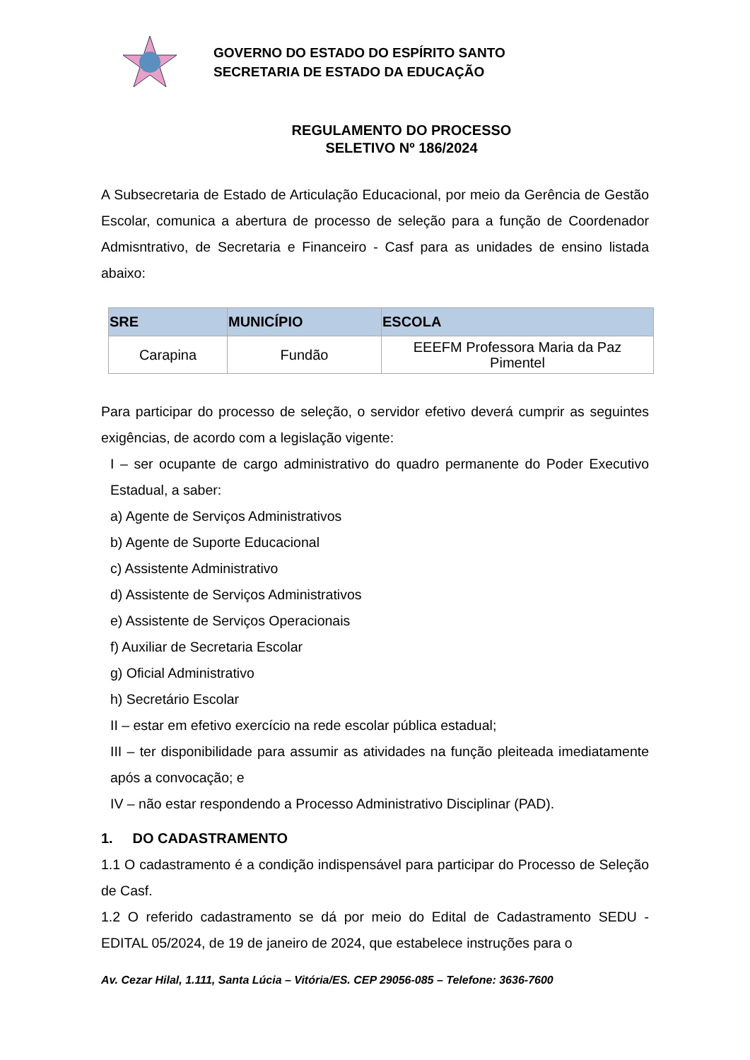GOVERNO DO ESTADO DO ESPÍRITO SANTO
SECRETARIA DE ESTADO DA EDUCAÇÃO
REGULAMENTO DO PROCESSO
SELETIVO Nº 186/2024
A Subsecretaria de Estado de Articulação Educacional, por meio da Gerência de Gestão Escolar, comunica a abertura de processo de seleção para a função de Coordenador Admisntrativo, de Secretaria e Financeiro - Casf para as unidades de ensino listada abaixo:
| SRE | MUNICÍPIO | ESCOLA |
| --- | --- | --- |
| Carapina | Fundão | EEEFM Professora Maria da Paz Pimentel |
Para participar do processo de seleção, o servidor efetivo deverá cumprir as seguintes exigências, de acordo com a legislação vigente:
I – ser ocupante de cargo administrativo do quadro permanente do Poder Executivo Estadual, a saber:
a) Agente de Serviços Administrativos
b) Agente de Suporte Educacional
c) Assistente Administrativo
d) Assistente de Serviços Administrativos
e) Assistente de Serviços Operacionais
f) Auxiliar de Secretaria Escolar
g) Oficial Administrativo
h) Secretário Escolar
II – estar em efetivo exercício na rede escolar pública estadual;
III – ter disponibilidade para assumir as atividades na função pleiteada imediatamente após a convocação; e
IV – não estar respondendo a Processo Administrativo Disciplinar (PAD).
1. DO CADASTRAMENTO
1.1 O cadastramento é a condição indispensável para participar do Processo de Seleção de Casf.
1.2 O referido cadastramento se dá por meio do Edital de Cadastramento SEDU - EDITAL 05/2024, de 19 de janeiro de 2024, que estabelece instruções para o
Av. Cezar Hilal, 1.111, Santa Lúcia – Vitória/ES. CEP 29056-085 – Telefone: 3636-7600